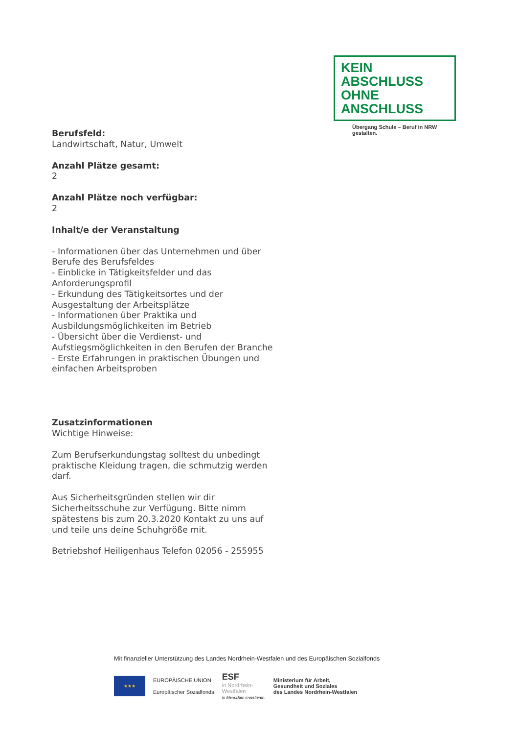KEIN ABSCHLUSS
OHNE ANSCHLUSS
Übergang Schule – Beruf in NRW gestalten.
Berufsfeld:
Landwirtschaft, Natur, Umwelt
Anzahl Plätze gesamt:
2
Anzahl Plätze noch verfügbar:
2
Inhalt/e der Veranstaltung
- Informationen über das Unternehmen und über Berufe des Berufsfeldes
- Einblicke in Tätigkeitsfelder und das Anforderungsprofil
- Erkundung des Tätigkeitsortes und der Ausgestaltung der Arbeitsplätze
- Informationen über Praktika und Ausbildungsmöglichkeiten im Betrieb
- Übersicht über die Verdienst- und Aufstiegsmöglichkeiten in den Berufen der Branche
- Erste Erfahrungen in praktischen Übungen und einfachen Arbeitsproben
Zusatzinformationen
Wichtige Hinweise:
Zum Berufserkundungstag solltest du unbedingt praktische Kleidung tragen, die schmutzig werden darf.
Aus Sicherheitsgründen stellen wir dir Sicherheitsschuhe zur Verfügung. Bitte nimm spätestens bis zum 20.3.2020 Kontakt zu uns auf und teile uns deine Schuhgröße mit.
Betriebshof Heiligenhaus Telefon 02056 - 255955
Mit finanzieller Unterstützung des Landes Nordrhein-Westfalen und des Europäischen Sozialfonds
★★★
EUROPÄISCHE UNION
Europäischer Sozialfonds
ESF
in Nordrhein-
Westfalen
In Menschen investieren.
Ministerium für Arbeit,
Gesundheit und Soziales
des Landes Nordrhein-Westfalen